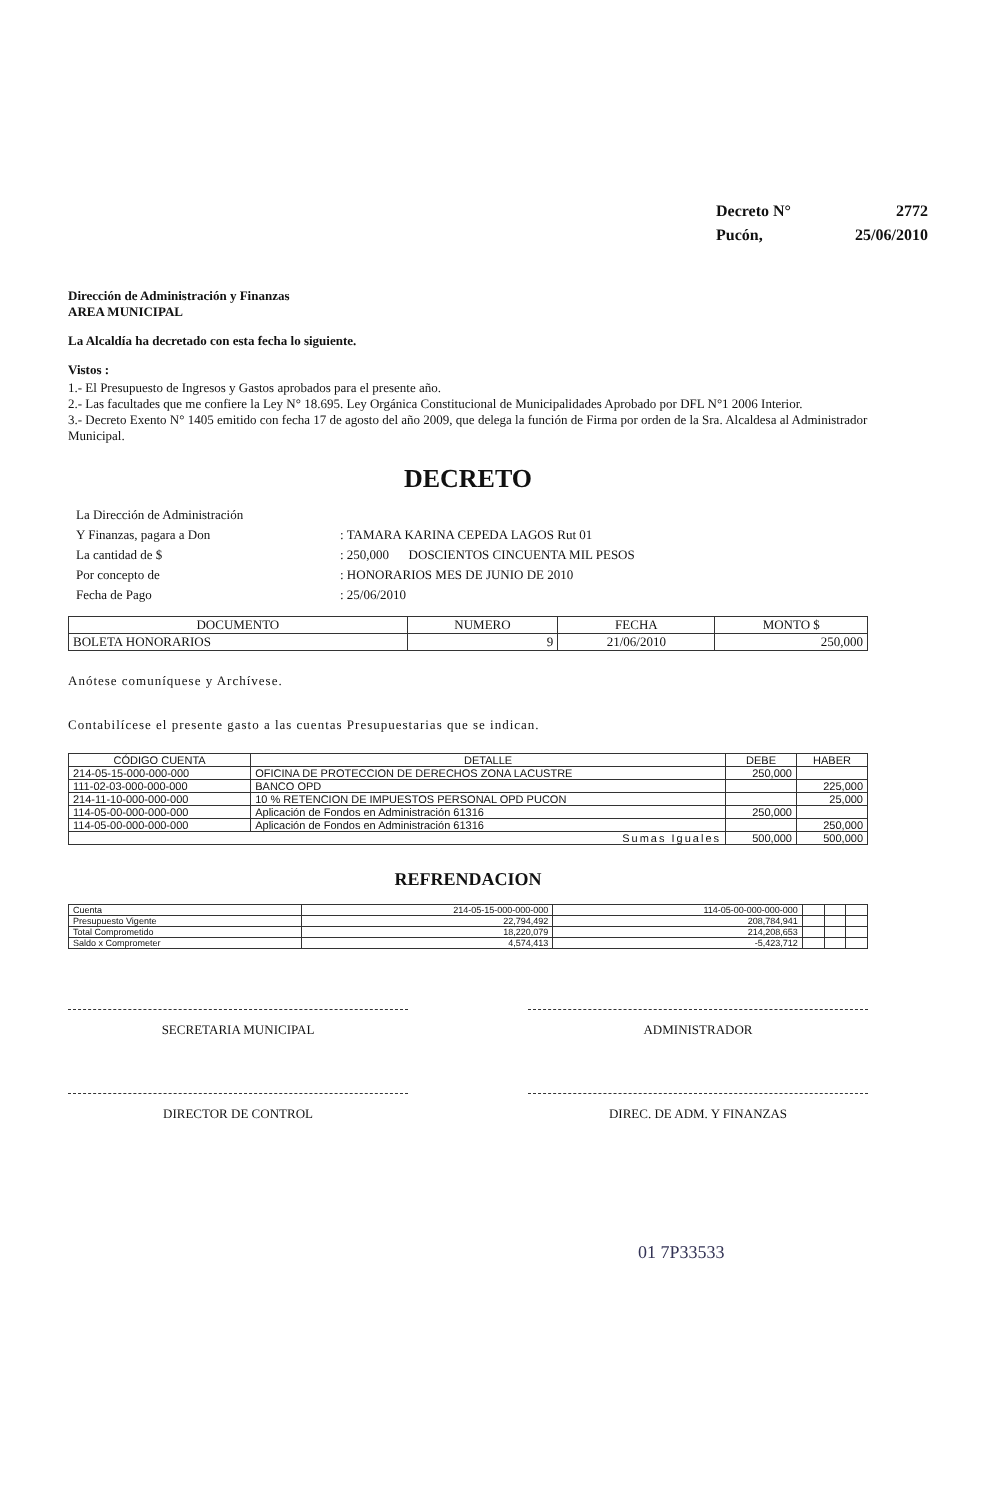| Decreto N° | 2772 |
| Pucón, | 25/06/2010 |
Dirección de Administración y Finanzas
AREA MUNICIPAL
La Alcaldía ha decretado con esta fecha lo siguiente.
Vistos :
1.- El Presupuesto de Ingresos y Gastos aprobados para el presente año.
2.- Las facultades que me confiere la Ley N° 18.695. Ley Orgánica Constitucional de Municipalidades Aprobado por DFL N°1 2006 Interior.
3.- Decreto Exento N° 1405 emitido con fecha 17 de agosto del año 2009, que delega la función de Firma por orden de la Sra. Alcaldesa al Administrador Municipal.
DECRETO
| La Dirección de Administración | |
| Y Finanzas, pagara a Don | : TAMARA KARINA CEPEDA LAGOS Rut 01 |
| La cantidad de $ | : 250,000 DOSCIENTOS CINCUENTA MIL PESOS |
| Por concepto de | : HONORARIOS MES DE JUNIO DE 2010 |
| Fecha de Pago | : 25/06/2010 |
| DOCUMENTO | NUMERO | FECHA | MONTO $ |
| --- | --- | --- | --- |
| BOLETA HONORARIOS | 9 | 21/06/2010 | 250,000 |
Anótese comuníquese y Archívese.
Contabilícese el presente gasto a las cuentas Presupuestarias que se indican.
| CÓDIGO CUENTA | DETALLE | DEBE | HABER |
| --- | --- | --- | --- |
| 214-05-15-000-000-000 | OFICINA DE PROTECCION DE DERECHOS ZONA LACUSTRE | 250,000 | |
| 111-02-03-000-000-000 | BANCO OPD | | 225,000 |
| 214-11-10-000-000-000 | 10 % RETENCION DE IMPUESTOS PERSONAL OPD PUCON | | 25,000 |
| 114-05-00-000-000-000 | Aplicación de Fondos en Administración 61316 | 250,000 | |
| 114-05-00-000-000-000 | Aplicación de Fondos en Administración 61316 | | 250,000 |
| Sumas Iguales | | 500,000 | 500,000 |
REFRENDACION
| Cuenta | 214-05-15-000-000-000 | 114-05-00-000-000-000 | | | |
| Presupuesto Vigente | 22,794,492 | 208,784,941 | | | |
| Total Comprometido | 18,220,079 | 214,208,653 | | | |
| Saldo x Comprometer | 4,574,413 | -5,423,712 | | | |
SECRETARIA MUNICIPAL ADMINISTRADOR
DIRECTOR DE CONTROL DIREC. DE ADM. Y FINANZAS
01 7P33533